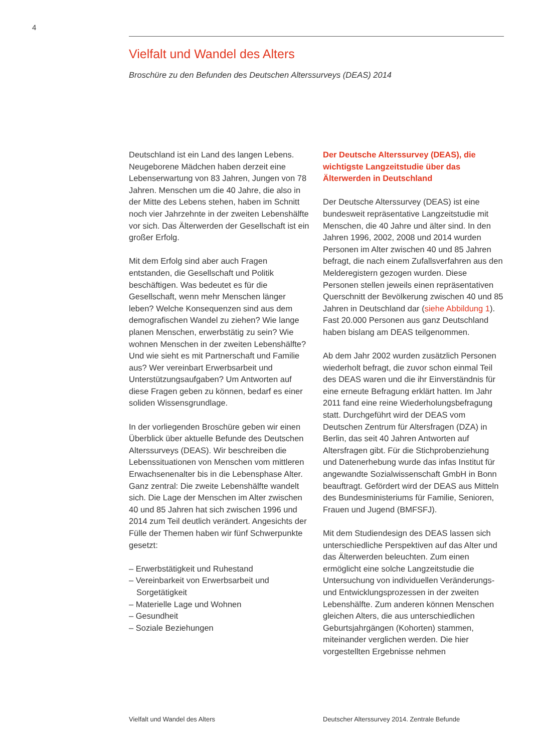4
Vielfalt und Wandel des Alters
Broschüre zu den Befunden des Deutschen Alterssurveys (DEAS) 2014
Deutschland ist ein Land des langen Lebens. Neugeborene Mädchen haben derzeit eine Lebenserwartung von 83 Jahren, Jungen von 78 Jahren. Menschen um die 40 Jahre, die also in der Mitte des Lebens stehen, haben im Schnitt noch vier Jahrzehnte in der zweiten Lebenshälfte vor sich. Das Älterwerden der Gesellschaft ist ein großer Erfolg.
Mit dem Erfolg sind aber auch Fragen entstanden, die Gesellschaft und Politik beschäftigen. Was bedeutet es für die Gesellschaft, wenn mehr Menschen länger leben? Welche Konsequenzen sind aus dem demografischen Wandel zu ziehen? Wie lange planen Menschen, erwerbstätig zu sein? Wie wohnen Menschen in der zweiten Lebenshälfte? Und wie sieht es mit Partnerschaft und Familie aus? Wer vereinbart Erwerbsarbeit und Unterstützungsaufgaben? Um Antworten auf diese Fragen geben zu können, bedarf es einer soliden Wissensgrundlage.
In der vorliegenden Broschüre geben wir einen Überblick über aktuelle Befunde des Deutschen Alterssurveys (DEAS). Wir beschreiben die Lebenssituationen von Menschen vom mittleren Erwachsenenalter bis in die Lebensphase Alter. Ganz zentral: Die zweite Lebenshälfte wandelt sich. Die Lage der Menschen im Alter zwischen 40 und 85 Jahren hat sich zwischen 1996 und 2014 zum Teil deutlich verändert. Angesichts der Fülle der Themen haben wir fünf Schwerpunkte gesetzt:
– Erwerbstätigkeit und Ruhestand
– Vereinbarkeit von Erwerbsarbeit und Sorgetätigkeit
– Materielle Lage und Wohnen
– Gesundheit
– Soziale Beziehungen
Der Deutsche Alterssurvey (DEAS), die wichtigste Langzeitstudie über das Älterwerden in Deutschland
Der Deutsche Alterssurvey (DEAS) ist eine bundesweit repräsentative Langzeitstudie mit Menschen, die 40 Jahre und älter sind. In den Jahren 1996, 2002, 2008 und 2014 wurden Personen im Alter zwischen 40 und 85 Jahren befragt, die nach einem Zufallsverfahren aus den Melderegistern gezogen wurden. Diese Personen stellen jeweils einen repräsentativen Querschnitt der Bevölkerung zwischen 40 und 85 Jahren in Deutschland dar (siehe Abbildung 1). Fast 20.000 Personen aus ganz Deutschland haben bislang am DEAS teilgenommen.
Ab dem Jahr 2002 wurden zusätzlich Personen wiederholt befragt, die zuvor schon einmal Teil des DEAS waren und die ihr Einverständnis für eine erneute Befragung erklärt hatten. Im Jahr 2011 fand eine reine Wiederholungsbefragung statt. Durchgeführt wird der DEAS vom Deutschen Zentrum für Altersfragen (DZA) in Berlin, das seit 40 Jahren Antworten auf Altersfragen gibt. Für die Stichprobenziehung und Datenerhebung wurde das infas Institut für angewandte Sozialwissenschaft GmbH in Bonn beauftragt. Gefördert wird der DEAS aus Mitteln des Bundesministeriums für Familie, Senioren, Frauen und Jugend (BMFSFJ).
Mit dem Studiendesign des DEAS lassen sich unterschiedliche Perspektiven auf das Alter und das Älterwerden beleuchten. Zum einen ermöglicht eine solche Langzeitstudie die Untersuchung von individuellen Veränderungs- und Entwicklungsprozessen in der zweiten Lebenshälfte. Zum anderen können Menschen gleichen Alters, die aus unterschiedlichen Geburtsjahrgängen (Kohorten) stammen, miteinander verglichen werden. Die hier vorgestellten Ergebnisse nehmen
Vielfalt und Wandel des Alters
Deutscher Alterssurvey 2014. Zentrale Befunde